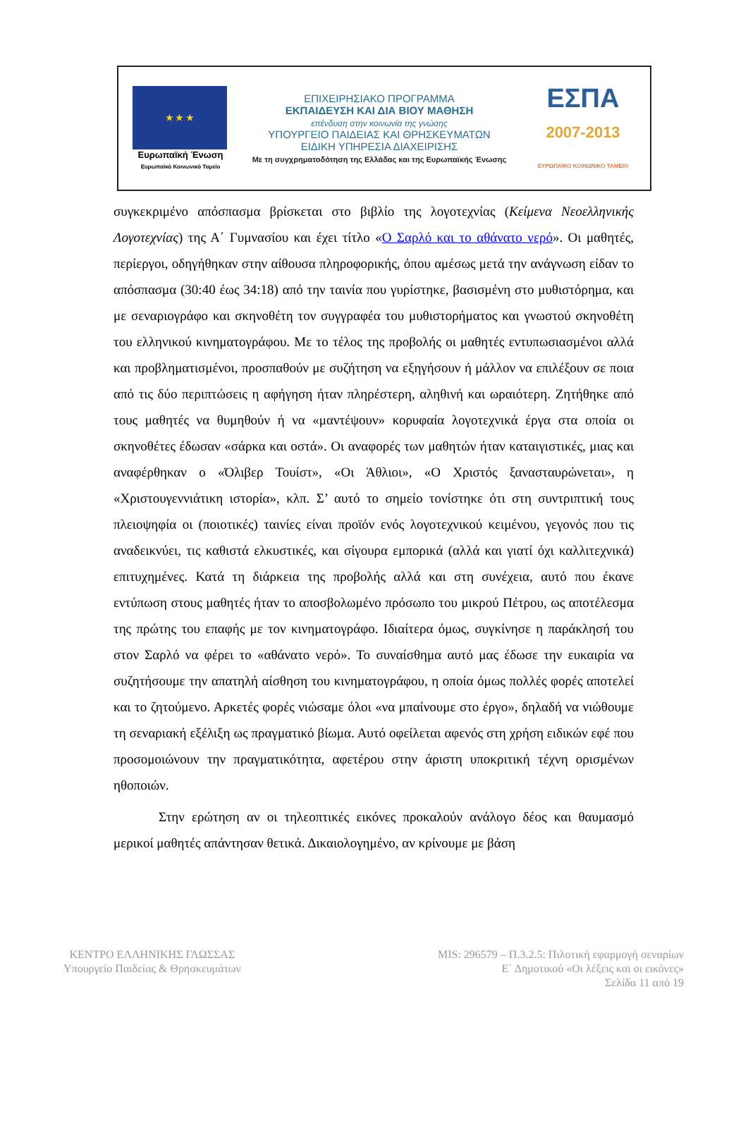★ ★ ★
Ευρωπαϊκή Ένωση
Ευρωπαϊκό Κοινωνικό Ταμείο
ΕΠΙΧΕΙΡΗΣΙΑΚΟ ΠΡΟΓΡΑΜΜΑ
ΕΚΠΑΙΔΕΥΣΗ ΚΑΙ ΔΙΑ ΒΙΟΥ ΜΑΘΗΣΗ
επένδυση στην κοινωνία της γνώσης
ΥΠΟΥΡΓΕΙΟ ΠΑΙΔΕΙΑΣ ΚΑΙ ΘΡΗΣΚΕΥΜΑΤΩΝ
ΕΙΔΙΚΗ ΥΠΗΡΕΣΙΑ ΔΙΑΧΕΙΡΙΣΗΣ
Με τη συγχρηματοδότηση της Ελλάδας και της Ευρωπαϊκής Ένωσης
ΕΣΠΑ
2007-2013
ΕΥΡΩΠΑΪΚΟ ΚΟΙΝΩΝΙΚΟ ΤΑΜΕΙΟ
συγκεκριμένο απόσπασμα βρίσκεται στο βιβλίο της λογοτεχνίας (Κείμενα Νεοελληνικής Λογοτεχνίας) της Α΄ Γυμνασίου και έχει τίτλο «Ο Σαρλό και το αθάνατο νερό». Οι μαθητές, περίεργοι, οδηγήθηκαν στην αίθουσα πληροφορικής, όπου αμέσως μετά την ανάγνωση είδαν το απόσπασμα (30:40 έως 34:18) από την ταινία που γυρίστηκε, βασισμένη στο μυθιστόρημα, και με σεναριογράφο και σκηνοθέτη τον συγγραφέα του μυθιστορήματος και γνωστού σκηνοθέτη του ελληνικού κινηματογράφου. Με το τέλος της προβολής οι μαθητές εντυπωσιασμένοι αλλά και προβληματισμένοι, προσπαθούν με συζήτηση να εξηγήσουν ή μάλλον να επιλέξουν σε ποια από τις δύο περιπτώσεις η αφήγηση ήταν πληρέστερη, αληθινή και ωραιότερη. Ζητήθηκε από τους μαθητές να θυμηθούν ή να «μαντέψουν» κορυφαία λογοτεχνικά έργα στα οποία οι σκηνοθέτες έδωσαν «σάρκα και οστά». Οι αναφορές των μαθητών ήταν καταιγιστικές, μιας και αναφέρθηκαν ο «Όλιβερ Τουίστ», «Οι Άθλιοι», «Ο Χριστός ξανασταυρώνεται», η «Χριστουγεννιάτικη ιστορία», κλπ. Σ’ αυτό το σημείο τονίστηκε ότι στη συντριπτική τους πλειοψηφία οι (ποιοτικές) ταινίες είναι προϊόν ενός λογοτεχνικού κειμένου, γεγονός που τις αναδεικνύει, τις καθιστά ελκυστικές, και σίγουρα εμπορικά (αλλά και γιατί όχι καλλιτεχνικά) επιτυχημένες. Κατά τη διάρκεια της προβολής αλλά και στη συνέχεια, αυτό που έκανε εντύπωση στους μαθητές ήταν το αποσβολωμένο πρόσωπο του μικρού Πέτρου, ως αποτέλεσμα της πρώτης του επαφής με τον κινηματογράφο. Ιδιαίτερα όμως, συγκίνησε η παράκλησή του στον Σαρλό να φέρει το «αθάνατο νερό». Το συναίσθημα αυτό μας έδωσε την ευκαιρία να συζητήσουμε την απατηλή αίσθηση του κινηματογράφου, η οποία όμως πολλές φορές αποτελεί και το ζητούμενο. Αρκετές φορές νιώσαμε όλοι «να μπαίνουμε στο έργο», δηλαδή να νιώθουμε τη σεναριακή εξέλιξη ως πραγματικό βίωμα. Αυτό οφείλεται αφενός στη χρήση ειδικών εφέ που προσομοιώνουν την πραγματικότητα, αφετέρου στην άριστη υποκριτική τέχνη ορισμένων ηθοποιών.
Στην ερώτηση αν οι τηλεοπτικές εικόνες προκαλούν ανάλογο δέος και θαυμασμό μερικοί μαθητές απάντησαν θετικά. Δικαιολογημένο, αν κρίνουμε με βάση
ΚΕΝΤΡΟ ΕΛΛΗΝΙΚΗΣ ΓΛΩΣΣΑΣ
Υπουργείο Παιδείας & Θρησκευμάτων
MIS: 296579 – Π.3.2.5: Πιλοτική εφαρμογή σεναρίων
Ε΄ Δημοτικού «Οι λέξεις και οι εικόνες»
Σελίδα 11 από 19